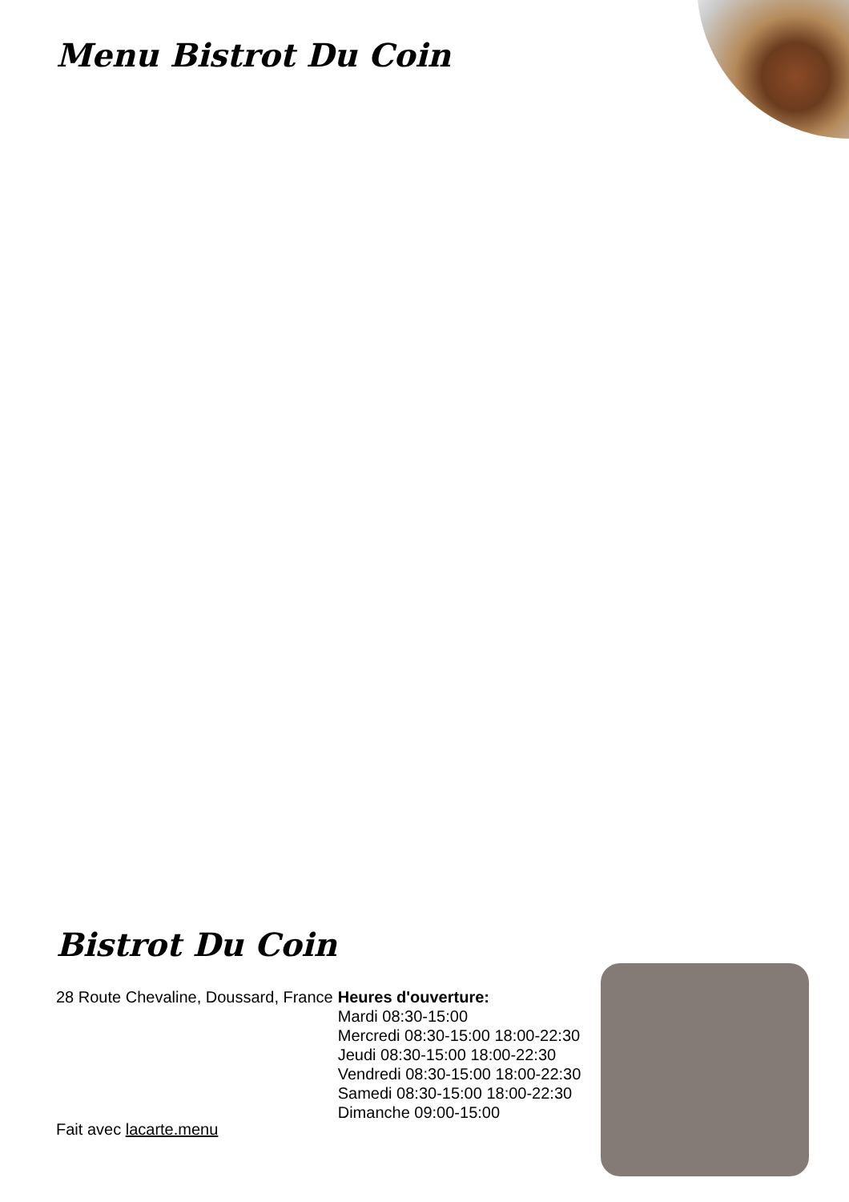Menu Bistrot Du Coin
Bistrot Du Coin
28 Route Chevaline, Doussard, France
Heures d'ouverture:
Mardi 08:30-15:00
Mercredi 08:30-15:00 18:00-22:30
Jeudi 08:30-15:00 18:00-22:30
Vendredi 08:30-15:00 18:00-22:30
Samedi 08:30-15:00 18:00-22:30
Dimanche 09:00-15:00
Fait avec lacarte.menu